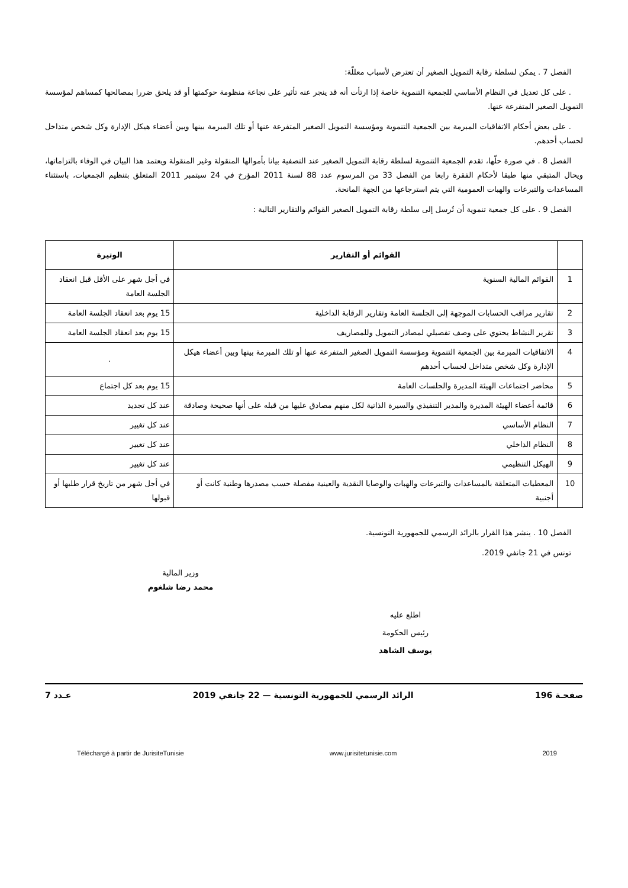الفصل 7 . يمكن لسلطة رقابة التمويل الصغير أن تعترض لأسباب معللّة:
. على كل تعديل في النظام الأساسي للجمعية التنموية خاصة إذا ارتأت أنه قد ينجر عنه تأثير على نجاعة منظومة حوكمتها أو قد يلحق ضررا بمصالحها كمساهم لمؤسسة التمويل الصغير المتفرعة عنها.
. على بعض أحكام الاتفاقيات المبرمة بين الجمعية التنموية ومؤسسة التمويل الصغير المتفرعة عنها أو تلك المبرمة بينها وبين أعضاء هيكل الإدارة وكل شخص متداخل لحساب أحدهم.
الفصل 8 . في صورة حلّها، تقدم الجمعية التنموية لسلطة رقابة التمويل الصغير عند التصفية بيانا بأموالها المنقولة وغير المنقولة ويعتمد هذا البيان في الوفاء بالتزاماتها، ويحال المتبقي منها طبقا لأحكام الفقرة رابعا من الفصل 33 من المرسوم عدد 88 لسنة 2011 المؤرخ في 24 سبتمبر 2011 المتعلق بتنظيم الجمعيات، باستثناء المساعدات والتبرعات والهبات العمومية التي يتم استرجاعها من الجهة المانحة.
الفصل 9 . على كل جمعية تنموية أن تُرسل إلى سلطة رقابة التمويل الصغير القوائم والتقارير التالية :
| | القوائم أو التقارير | الوتيرة |
| --- | --- | --- |
| 1 | القوائم المالية السنوية | في أجل شهر على الأقل قبل انعقاد الجلسة العامة |
| 2 | تقارير مراقب الحسابات الموجهة إلى الجلسة العامة وتقارير الرقابة الداخلية | 15 يوم بعد انعقاد الجلسة العامة |
| 3 | تقرير النشاط يحتوي على وصف تفصيلي لمصادر التمويل وللمصاريف | 15 يوم بعد انعقاد الجلسة العامة |
| 4 | الاتفاقيات المبرمة بين الجمعية التنموية ومؤسسة التمويل الصغير المتفرعة عنها أو تلك المبرمة بينها وبين أعضاء هيكل الإدارة وكل شخص متداخل لحساب أحدهم | . |
| 5 | محاضر اجتماعات الهيئة المديرة والجلسات العامة | 15 يوم بعد كل اجتماع |
| 6 | قائمة أعضاء الهيئة المديرة والمدير التنفيذي والسيرة الذاتية لكل منهم مصادق عليها من قبله على أنها صحيحة وصادقة | عند كل تجديد |
| 7 | النظام الأساسي | عند كل تغيير |
| 8 | النظام الداخلي | عند كل تغيير |
| 9 | الهيكل التنظيمي | عند كل تغيير |
| 10 | المعطيات المتعلقة بالمساعدات والتبرعات والهبات والوصايا النقدية والعينية مفصلة حسب مصدرها وطنية كانت أو أجنبية | في أجل شهر من تاريخ قرار طلبها أو قبولها |
الفصل 10 . ينشر هذا القرار بالرائد الرسمي للجمهورية التونسية.
تونس في 21 جانفي 2019.
وزير المالية
محمد رضا شلغوم
اطلع عليه
رئيس الحكومة
يوسف الشاهد
صفحـة 196 الرائد الرسمي للجمهورية التونسية — 22 جانفي 2019 عـدد 7
Téléchargé à partir de JurisiteTunisie www.jurisitetunisie.com 2019